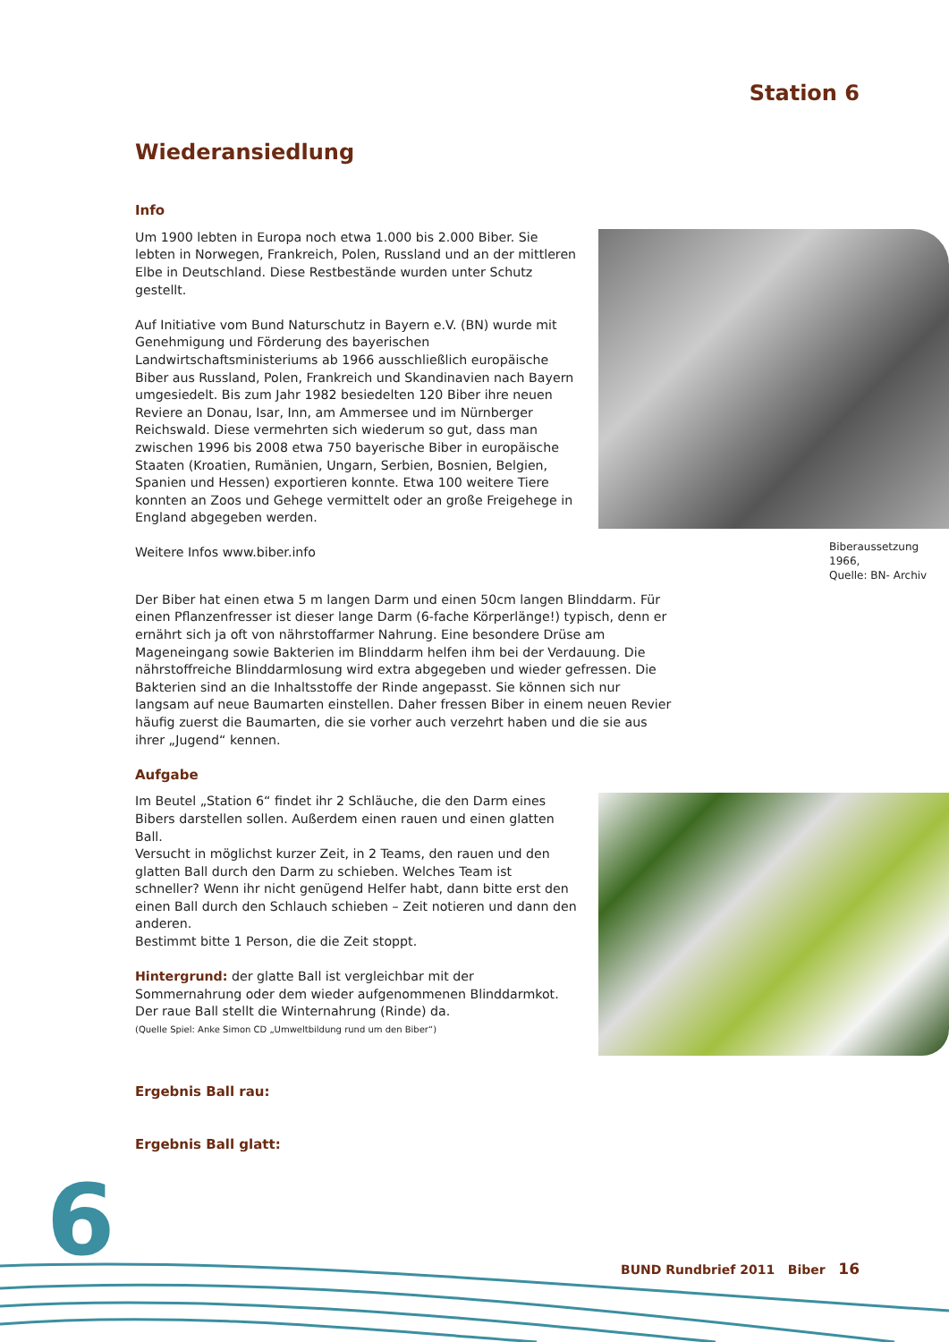Station 6
Wiederansiedlung
Info
Biberaussetzung 1966,
Quelle: BN- Archiv
Um 1900 lebten in Europa noch etwa 1.000 bis 2.000 Biber. Sie lebten in Norwegen, Frankreich, Polen, Russland und an der mittleren Elbe in Deutschland. Diese Restbestände wurden unter Schutz gestellt.
Auf Initiative vom Bund Naturschutz in Bayern e.V. (BN) wurde mit Genehmigung und Förderung des bayerischen Landwirtschaftsministeriums ab 1966 ausschließlich europäische Biber aus Russland, Polen, Frankreich und Skandinavien nach Bayern umgesiedelt. Bis zum Jahr 1982 besiedelten 120 Biber ihre neuen Reviere an Donau, Isar, Inn, am Ammersee und im Nürnberger Reichswald. Diese vermehrten sich wiederum so gut, dass man zwischen 1996 bis 2008 etwa 750 bayerische Biber in europäische Staaten (Kroatien, Rumänien, Ungarn, Serbien, Bosnien, Belgien, Spanien und Hessen) exportieren konnte. Etwa 100 weitere Tiere konnten an Zoos und Gehege vermittelt oder an große Freigehege in England abgegeben werden.
Weitere Infos www.biber.info
Der Biber hat einen etwa 5 m langen Darm und einen 50cm langen Blinddarm. Für einen Pflanzenfresser ist dieser lange Darm (6-fache Körperlänge!) typisch, denn er ernährt sich ja oft von nährstoffarmer Nahrung. Eine besondere Drüse am Mageneingang sowie Bakterien im Blinddarm helfen ihm bei der Verdauung. Die nährstoffreiche Blinddarmlosung wird extra abgegeben und wieder gefressen. Die Bakterien sind an die Inhaltsstoffe der Rinde angepasst. Sie können sich nur langsam auf neue Baumarten einstellen. Daher fressen Biber in einem neuen Revier häufig zuerst die Baumarten, die sie vorher auch verzehrt haben und die sie aus ihrer „Jugend“ kennen.
Aufgabe
Im Beutel „Station 6“ findet ihr 2 Schläuche, die den Darm eines Bibers darstellen sollen. Außerdem einen rauen und einen glatten Ball.
Versucht in möglichst kurzer Zeit, in 2 Teams, den rauen und den glatten Ball durch den Darm zu schieben. Welches Team ist schneller? Wenn ihr nicht genügend Helfer habt, dann bitte erst den einen Ball durch den Schlauch schieben – Zeit notieren und dann den anderen.
Bestimmt bitte 1 Person, die die Zeit stoppt.
Hintergrund: der glatte Ball ist vergleichbar mit der Sommernahrung oder dem wieder aufgenommenen Blinddarmkot. Der raue Ball stellt die Winternahrung (Rinde) da.
(Quelle Spiel: Anke Simon CD „Umweltbildung rund um den Biber“)
Ergebnis Ball rau:
Ergebnis Ball glatt:
6
BUND Rundbrief 2011 Biber 16